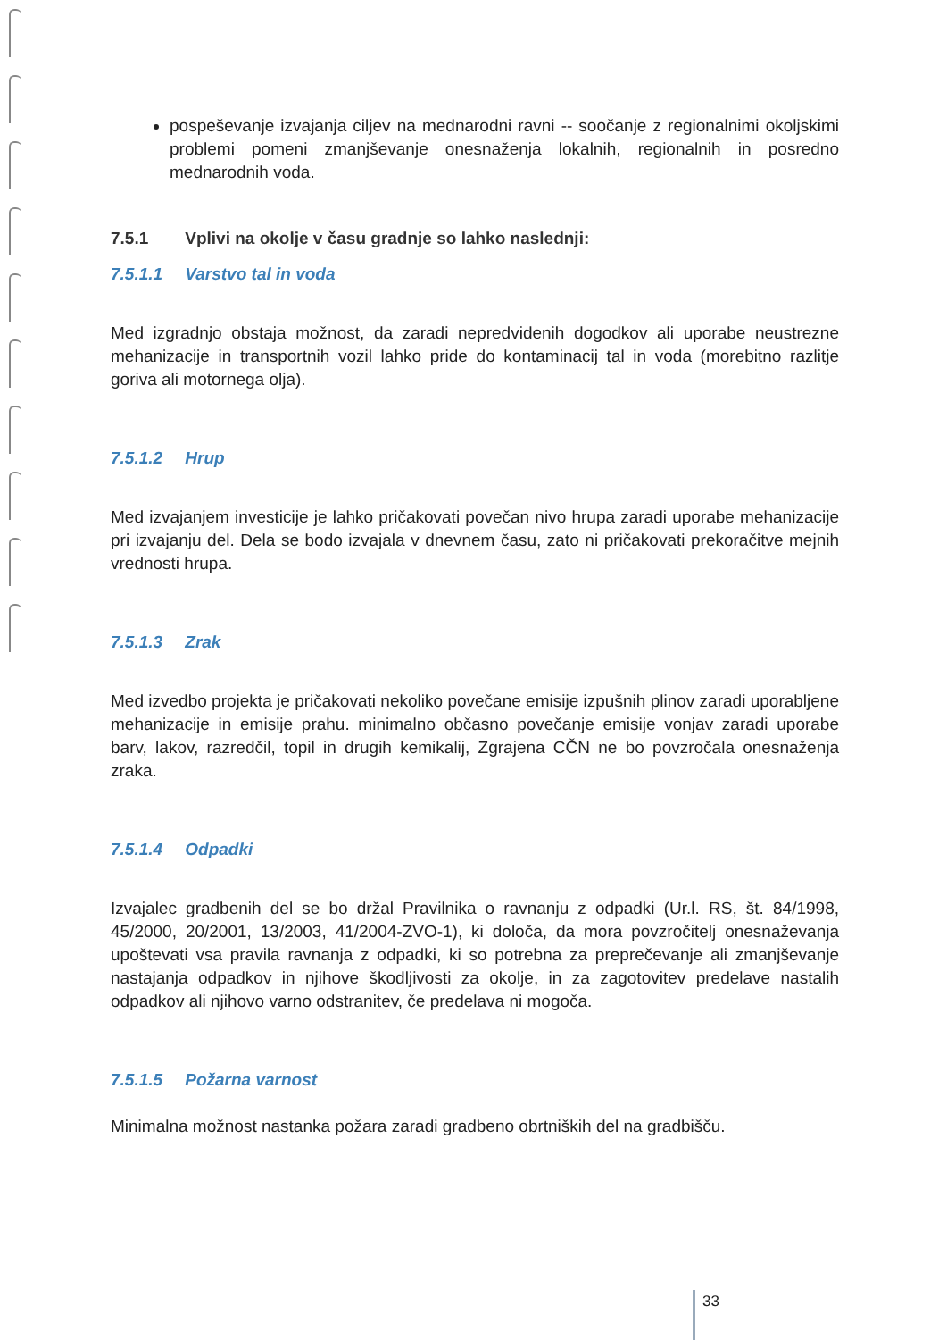pospeševanje izvajanja ciljev na mednarodni ravni -- soočanje z regionalnimi okoljskimi problemi pomeni zmanjševanje onesnaženja lokalnih, regionalnih in posredno mednarodnih voda.
7.5.1 Vplivi na okolje v času gradnje so lahko naslednji:
7.5.1.1 Varstvo tal in voda
Med izgradnjo obstaja možnost, da zaradi nepredvidenih dogodkov ali uporabe neustrezne mehanizacije in transportnih vozil lahko pride do kontaminacij tal in voda (morebitno razlitje goriva ali motornega olja).
7.5.1.2 Hrup
Med izvajanjem investicije je lahko pričakovati povečan nivo hrupa zaradi uporabe mehanizacije pri izvajanju del. Dela se bodo izvajala v dnevnem času, zato ni pričakovati prekoračitve mejnih vrednosti hrupa.
7.5.1.3 Zrak
Med izvedbo projekta je pričakovati nekoliko povečane emisije izpušnih plinov zaradi uporabljene mehanizacije in emisije prahu. minimalno občasno povečanje emisije vonjav zaradi uporabe barv, lakov, razredčil, topil in drugih kemikalij, Zgrajena CČN ne bo povzročala onesnaženja zraka.
7.5.1.4 Odpadki
Izvajalec gradbenih del se bo držal Pravilnika o ravnanju z odpadki (Ur.l. RS, št. 84/1998, 45/2000, 20/2001, 13/2003, 41/2004-ZVO-1), ki določa, da mora povzročitelj onesnaževanja upoštevati vsa pravila ravnanja z odpadki, ki so potrebna za preprečevanje ali zmanjševanje nastajanja odpadkov in njihove škodljivosti za okolje, in za zagotovitev predelave nastalih odpadkov ali njihovo varno odstranitev, če predelava ni mogoča.
7.5.1.5 Požarna varnost
Minimalna možnost nastanka požara zaradi gradbeno obrtniških del na gradbišču.
33